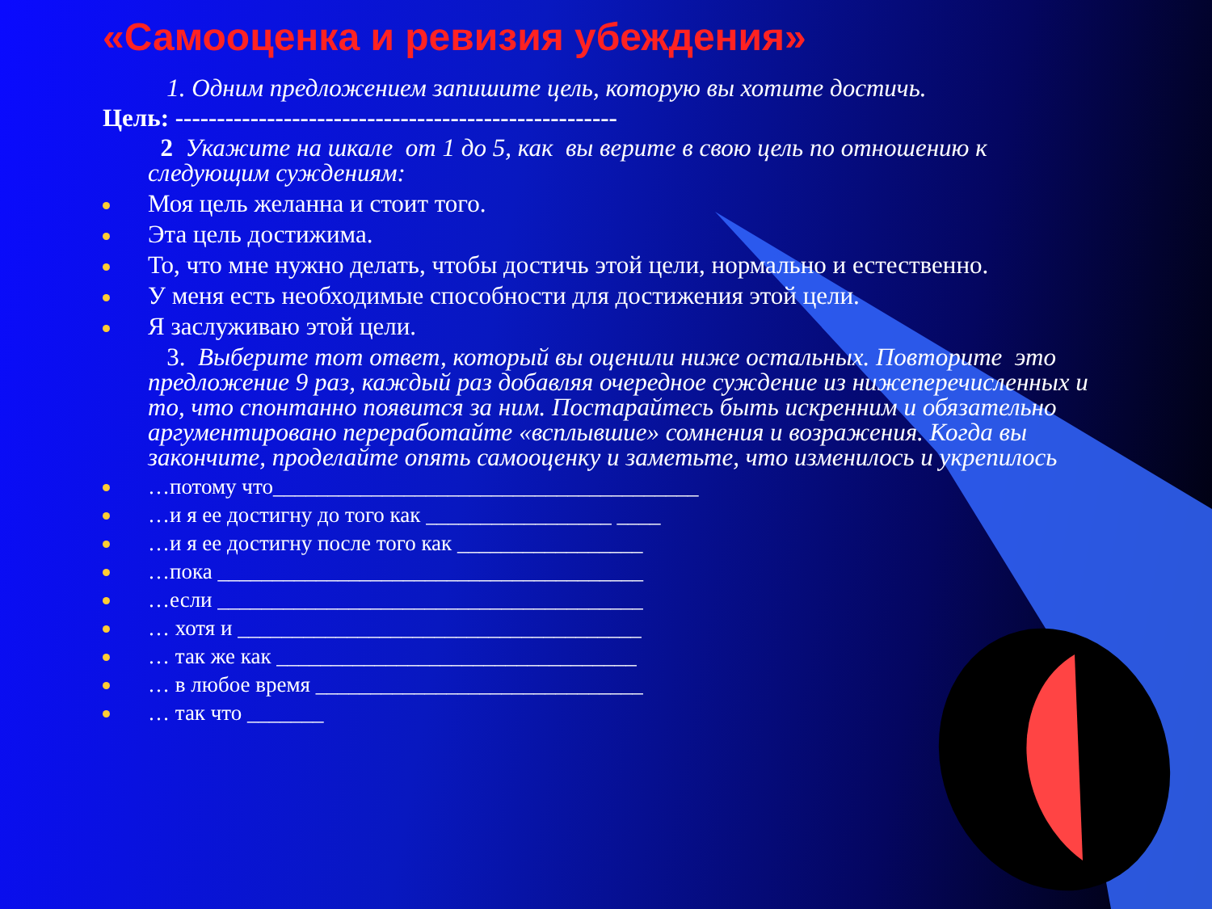«Самооценка и ревизия убеждения»
1. Одним предложением запишите цель, которую вы хотите достичь.
Цель: -----------------------------------------------------
2 Укажите на шкале от 1 до 5, как вы верите в свою цель по отношению к следующим суждениям:
Моя цель желанна и стоит того.
Эта цель достижима.
То, что мне нужно делать, чтобы достичь этой цели, нормально и естественно.
У меня есть необходимые способности для достижения этой цели.
Я заслуживаю этой цели.
3. Выберите тот ответ, который вы оценили ниже остальных. Повторите это предложение 9 раз, каждый раз добавляя очередное суждение из нижеперечисленных и то, что спонтанно появится за ним. Постарайтесь быть искренним и обязательно аргументировано переработайте «всплывшие» сомнения и возражения. Когда вы закончите, проделайте опять самооценку и заметьте, что изменилось и укрепилось
…потому что_______________________________________
…и я ее достигну до того как _________________ ____
…и я ее достигну после того как _________________
…пока _______________________________________
…если _______________________________________
… хотя и _____________________________________
… так же как _________________________________
… в любое время ______________________________
… так что _______